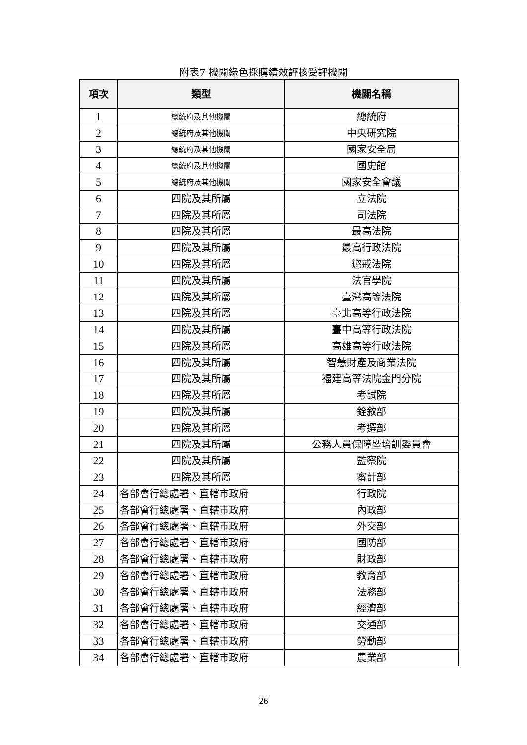附表7 機關綠色採購績效評核受評機關
| 項次 | 類型 | 機關名稱 |
| --- | --- | --- |
| 1 | 總統府及其他機關 | 總統府 |
| 2 | 總統府及其他機關 | 中央研究院 |
| 3 | 總統府及其他機關 | 國家安全局 |
| 4 | 總統府及其他機關 | 國史館 |
| 5 | 總統府及其他機關 | 國家安全會議 |
| 6 | 四院及其所屬 | 立法院 |
| 7 | 四院及其所屬 | 司法院 |
| 8 | 四院及其所屬 | 最高法院 |
| 9 | 四院及其所屬 | 最高行政法院 |
| 10 | 四院及其所屬 | 懲戒法院 |
| 11 | 四院及其所屬 | 法官學院 |
| 12 | 四院及其所屬 | 臺灣高等法院 |
| 13 | 四院及其所屬 | 臺北高等行政法院 |
| 14 | 四院及其所屬 | 臺中高等行政法院 |
| 15 | 四院及其所屬 | 高雄高等行政法院 |
| 16 | 四院及其所屬 | 智慧財產及商業法院 |
| 17 | 四院及其所屬 | 福建高等法院金門分院 |
| 18 | 四院及其所屬 | 考試院 |
| 19 | 四院及其所屬 | 銓敘部 |
| 20 | 四院及其所屬 | 考選部 |
| 21 | 四院及其所屬 | 公務人員保障暨培訓委員會 |
| 22 | 四院及其所屬 | 監察院 |
| 23 | 四院及其所屬 | 審計部 |
| 24 | 各部會行總處署、直轄市政府 | 行政院 |
| 25 | 各部會行總處署、直轄市政府 | 內政部 |
| 26 | 各部會行總處署、直轄市政府 | 外交部 |
| 27 | 各部會行總處署、直轄市政府 | 國防部 |
| 28 | 各部會行總處署、直轄市政府 | 財政部 |
| 29 | 各部會行總處署、直轄市政府 | 教育部 |
| 30 | 各部會行總處署、直轄市政府 | 法務部 |
| 31 | 各部會行總處署、直轄市政府 | 經濟部 |
| 32 | 各部會行總處署、直轄市政府 | 交通部 |
| 33 | 各部會行總處署、直轄市政府 | 勞動部 |
| 34 | 各部會行總處署、直轄市政府 | 農業部 |
26